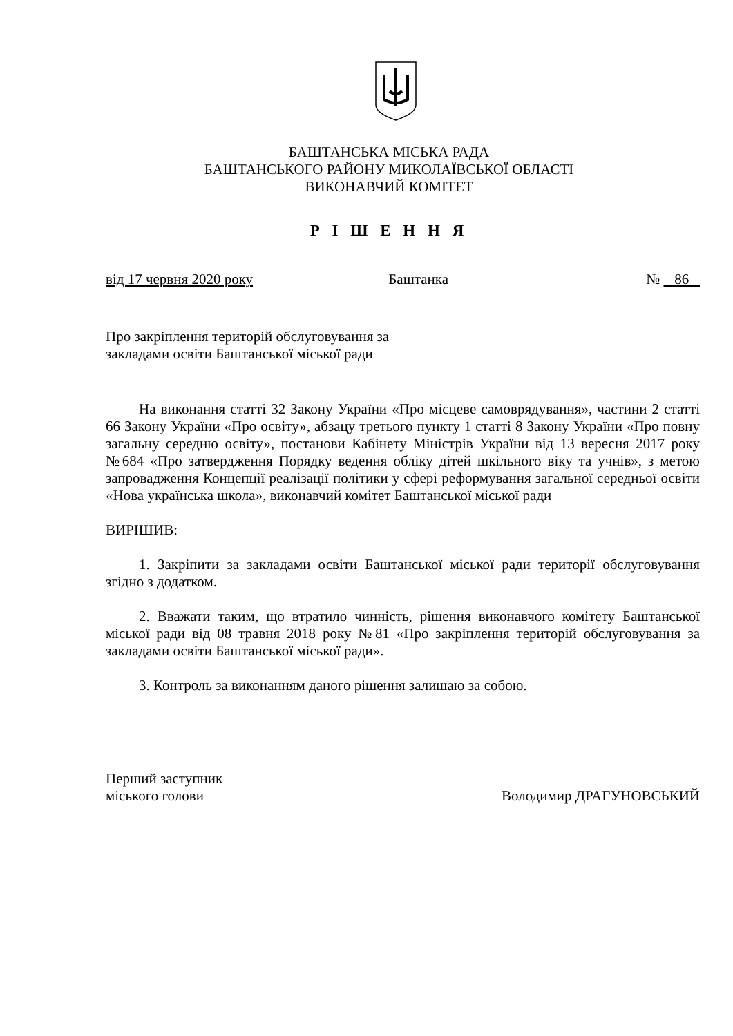БАШТАНСЬКА МІСЬКА РАДА
БАШТАНСЬКОГО РАЙОНУ МИКОЛАЇВСЬКОЇ ОБЛАСТІ
ВИКОНАВЧИЙ КОМІТЕТ
Р І Ш Е Н Н Я
від 17 червня 2020 року Баштанка № 86
Про закріплення територій обслуговування за
закладами освіти Баштанської міської ради
На виконання статті 32 Закону України «Про місцеве самоврядування», частини 2 статті 66 Закону України «Про освіту», абзацу третього пункту 1 статті 8 Закону України «Про повну загальну середню освіту», постанови Кабінету Міністрів України від 13 вересня 2017 року №684 «Про затвердження Порядку ведення обліку дітей шкільного віку та учнів», з метою запровадження Концепції реалізації політики у сфері реформування загальної середньої освіти «Нова українська школа», виконавчий комітет Баштанської міської ради
ВИРІШИВ:
1. Закріпити за закладами освіти Баштанської міської ради території обслуговування згідно з додатком.
2. Вважати таким, що втратило чинність, рішення виконавчого комітету Баштанської міської ради від 08 травня 2018 року №81 «Про закріплення територій обслуговування за закладами освіти Баштанської міської ради».
3. Контроль за виконанням даного рішення залишаю за собою.
Перший заступник
міського голови Володимир ДРАГУНОВСЬКИЙ